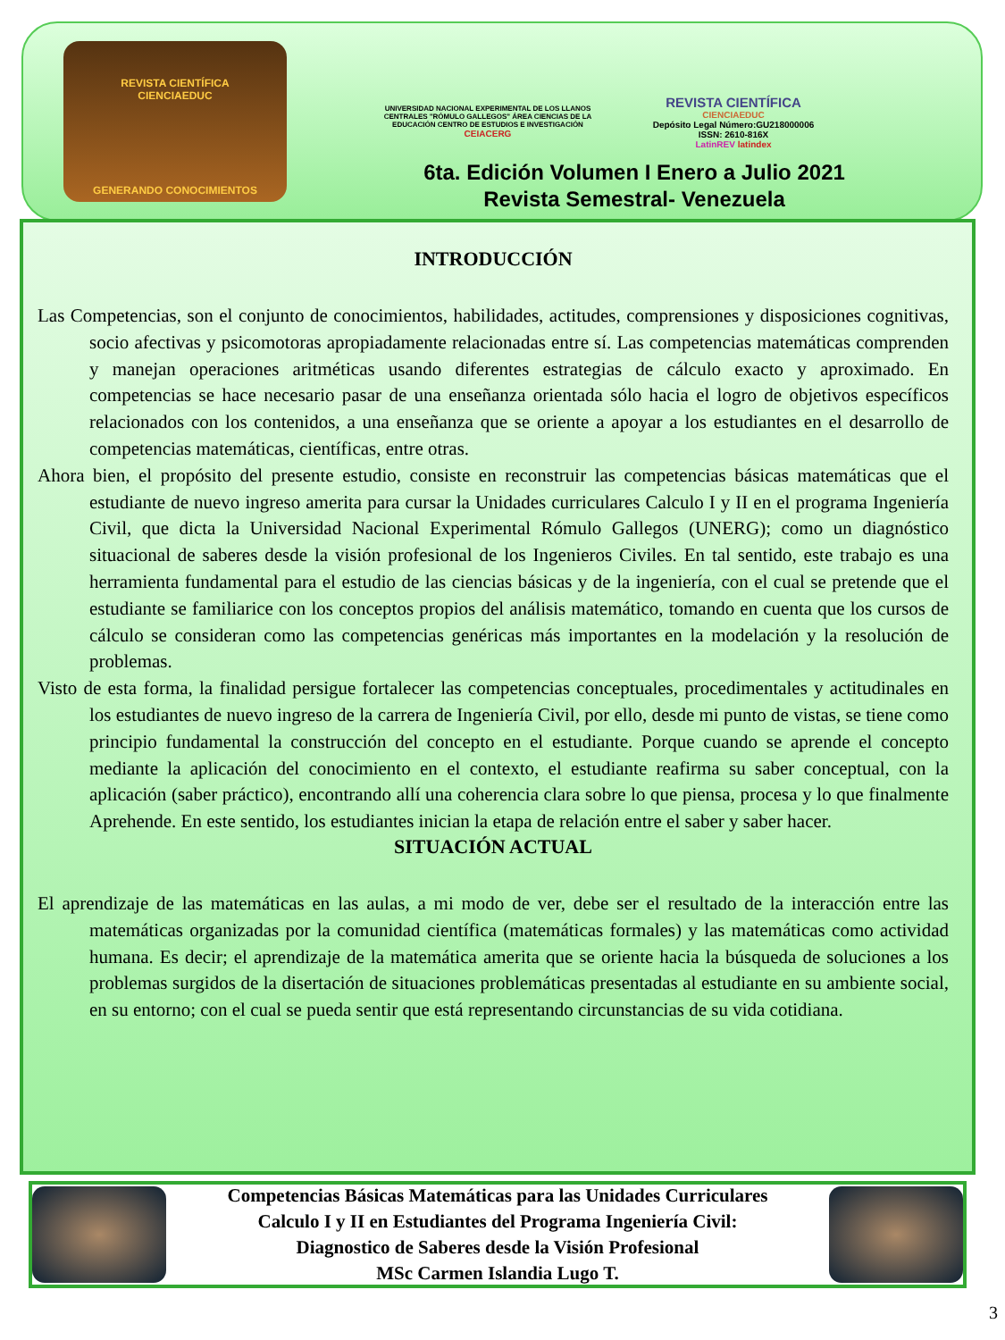REVISTA CIENTÍFICA
CIENCIAEDUC
GENERANDO CONOCIMIENTOS
UNIVERSIDAD NACIONAL EXPERIMENTAL DE LOS LLANOS CENTRALES "RÓMULO GALLEGOS" ÁREA CIENCIAS DE LA EDUCACIÓN CENTRO DE ESTUDIOS E INVESTIGACIÓN
CEIACERG
REVISTA CIENTÍFICA
CIENCIAEDUC
Depósito Legal Número:GU218000006
ISSN: 2610-816X
LatinREV latindex
6ta. Edición Volumen I Enero a Julio 2021
Revista Semestral- Venezuela
INTRODUCCIÓN
Las Competencias, son el conjunto de conocimientos, habilidades, actitudes, comprensiones y disposiciones cognitivas, socio afectivas y psicomotoras apropiadamente relacionadas entre sí. Las competencias matemáticas comprenden y manejan operaciones aritméticas usando diferentes estrategias de cálculo exacto y aproximado. En competencias se hace necesario pasar de una enseñanza orientada sólo hacia el logro de objetivos específicos relacionados con los contenidos, a una enseñanza que se oriente a apoyar a los estudiantes en el desarrollo de competencias matemáticas, científicas, entre otras.
Ahora bien, el propósito del presente estudio, consiste en reconstruir las competencias básicas matemáticas que el estudiante de nuevo ingreso amerita para cursar la Unidades curriculares Calculo I y II en el programa Ingeniería Civil, que dicta la Universidad Nacional Experimental Rómulo Gallegos (UNERG); como un diagnóstico situacional de saberes desde la visión profesional de los Ingenieros Civiles. En tal sentido, este trabajo es una herramienta fundamental para el estudio de las ciencias básicas y de la ingeniería, con el cual se pretende que el estudiante se familiarice con los conceptos propios del análisis matemático, tomando en cuenta que los cursos de cálculo se consideran como las competencias genéricas más importantes en la modelación y la resolución de problemas.
Visto de esta forma, la finalidad persigue fortalecer las competencias conceptuales, procedimentales y actitudinales en los estudiantes de nuevo ingreso de la carrera de Ingeniería Civil, por ello, desde mi punto de vistas, se tiene como principio fundamental la construcción del concepto en el estudiante. Porque cuando se aprende el concepto mediante la aplicación del conocimiento en el contexto, el estudiante reafirma su saber conceptual, con la aplicación (saber práctico), encontrando allí una coherencia clara sobre lo que piensa, procesa y lo que finalmente Aprehende. En este sentido, los estudiantes inician la etapa de relación entre el saber y saber hacer.
SITUACIÓN ACTUAL
El aprendizaje de las matemáticas en las aulas, a mi modo de ver, debe ser el resultado de la interacción entre las matemáticas organizadas por la comunidad científica (matemáticas formales) y las matemáticas como actividad humana. Es decir; el aprendizaje de la matemática amerita que se oriente hacia la búsqueda de soluciones a los problemas surgidos de la disertación de situaciones problemáticas presentadas al estudiante en su ambiente social, en su entorno; con el cual se pueda sentir que está representando circunstancias de su vida cotidiana.
Competencias Básicas Matemáticas para las Unidades Curriculares
Calculo I y II en Estudiantes del Programa Ingeniería Civil:
Diagnostico de Saberes desde la Visión Profesional
MSc Carmen Islandia Lugo T.
3